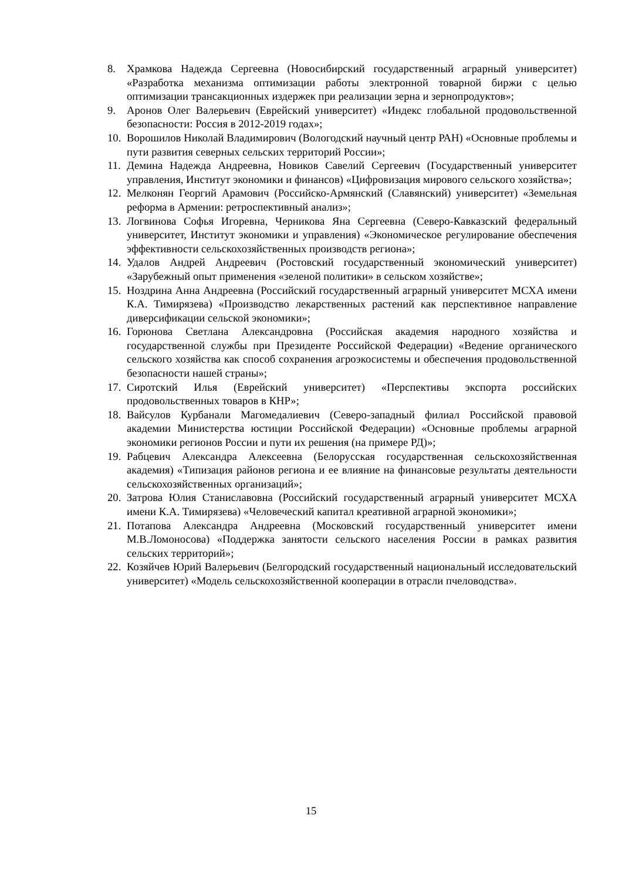8. Храмкова Надежда Сергеевна (Новосибирский государственный аграрный университет) «Разработка механизма оптимизации работы электронной товарной биржи с целью оптимизации трансакционных издержек при реализации зерна и зернопродуктов»;
9. Аронов Олег Валерьевич (Еврейский университет) «Индекс глобальной продовольственной безопасности: Россия в 2012-2019 годах»;
10. Ворошилов Николай Владимирович (Вологодский научный центр РАН) «Основные проблемы и пути развития северных сельских территорий России»;
11. Демина Надежда Андреевна, Новиков Савелий Сергеевич (Государственный университет управления, Институт экономики и финансов) «Цифровизация мирового сельского хозяйства»;
12. Мелконян Георгий Арамович (Российско-Армянский (Славянский) университет) «Земельная реформа в Армении: ретроспективный анализ»;
13. Логвинова Софья Игоревна, Черникова Яна Сергеевна (Северо-Кавказский федеральный университет, Институт экономики и управления) «Экономическое регулирование обеспечения эффективности сельскохозяйственных производств региона»;
14. Удалов Андрей Андреевич (Ростовский государственный экономический университет) «Зарубежный опыт применения «зеленой политики» в сельском хозяйстве»;
15. Ноздрина Анна Андреевна (Российский государственный аграрный университет МСХА имени К.А. Тимирязева) «Производство лекарственных растений как перспективное направление диверсификации сельской экономики»;
16. Горюнова Светлана Александровна (Российская академия народного хозяйства и государственной службы при Президенте Российской Федерации) «Ведение органического сельского хозяйства как способ сохранения агроэкосистемы и обеспечения продовольственной безопасности нашей страны»;
17. Сиротский Илья (Еврейский университет) «Перспективы экспорта российских продовольственных товаров в КНР»;
18. Вайсулов Курбанали Магомедалиевич (Северо-западный филиал Российской правовой академии Министерства юстиции Российской Федерации) «Основные проблемы аграрной экономики регионов России и пути их решения (на примере РД)»;
19. Рабцевич Александра Алексеевна (Белорусская государственная сельскохозяйственная академия) «Типизация районов региона и ее влияние на финансовые результаты деятельности сельскохозяйственных организаций»;
20. Затрова Юлия Станиславовна (Российский государственный аграрный университет МСХА имени К.А. Тимирязева) «Человеческий капитал креативной аграрной экономики»;
21. Потапова Александра Андреевна (Московский государственный университет имени М.В.Ломоносова) «Поддержка занятости сельского населения России в рамках развития сельских территорий»;
22. Козяйчев Юрий Валерьевич (Белгородский государственный национальный исследовательский университет) «Модель сельскохозяйственной кооперации в отрасли пчеловодства».
15